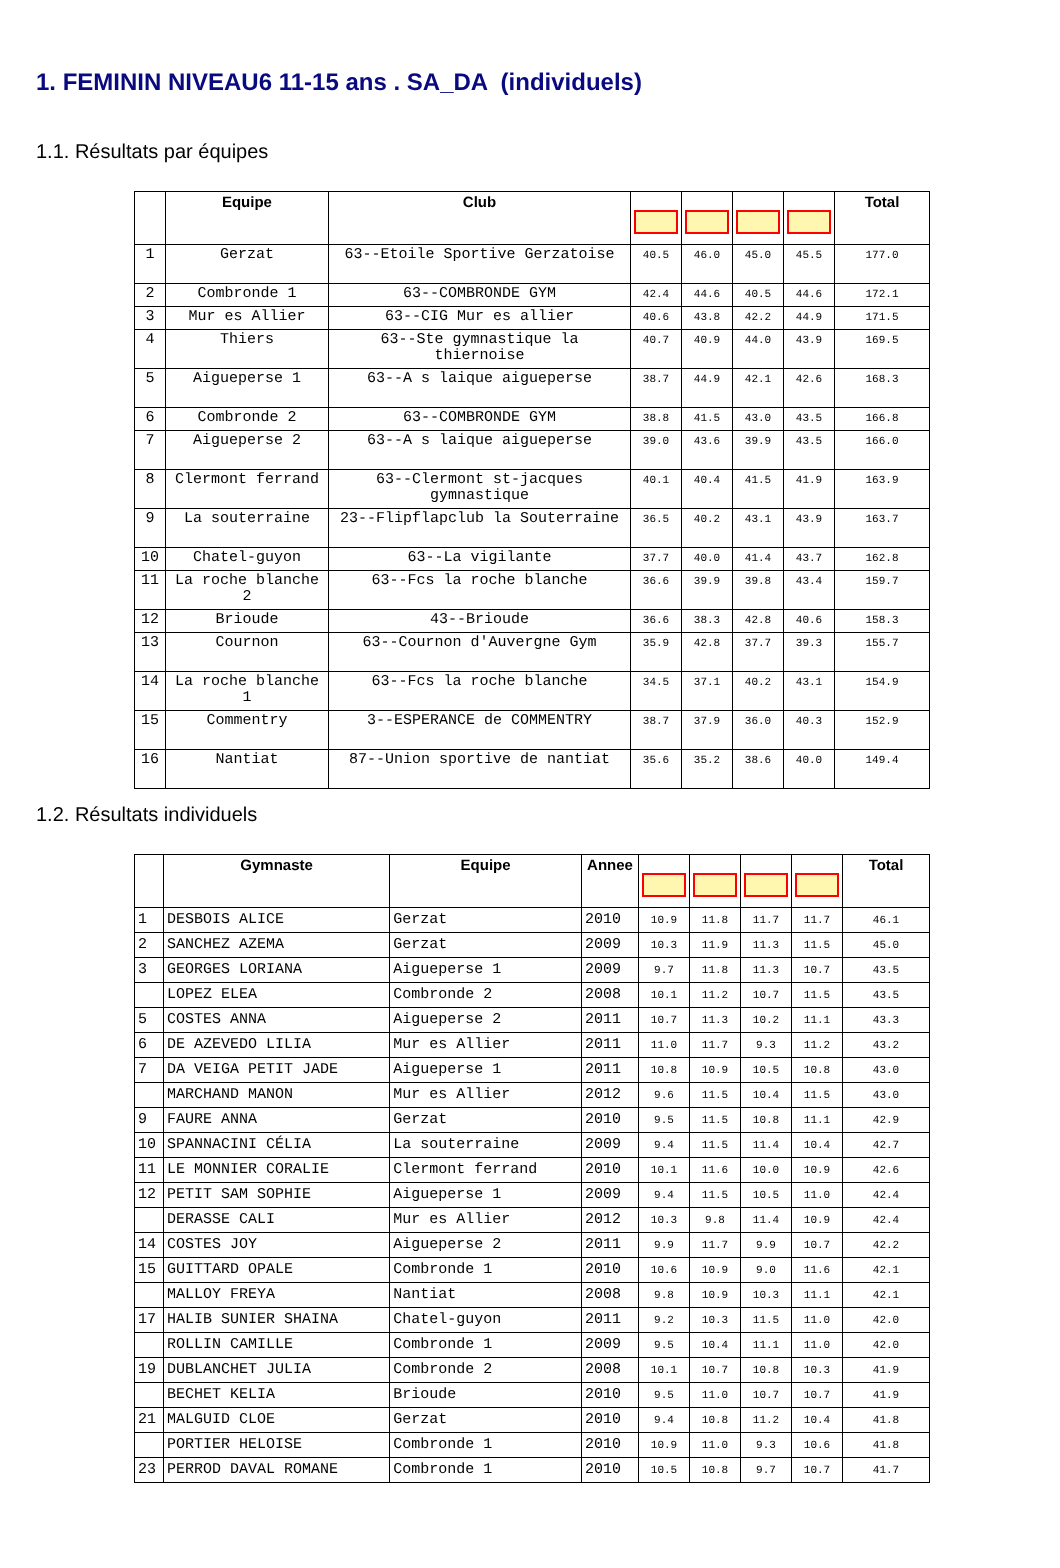1. FEMININ NIVEAU6 11-15 ans . SA_DA (individuels)
1.1. Résultats par équipes
| | Equipe | Club | | | | | Total |
| --- | --- | --- | --- | --- | --- | --- | --- |
| 1 | Gerzat | 63--Etoile Sportive Gerzatoise | 40.5 | 46.0 | 45.0 | 45.5 | 177.0 |
| 2 | Combronde 1 | 63--COMBRONDE GYM | 42.4 | 44.6 | 40.5 | 44.6 | 172.1 |
| 3 | Mur es Allier | 63--CIG Mur es allier | 40.6 | 43.8 | 42.2 | 44.9 | 171.5 |
| 4 | Thiers | 63--Ste gymnastique la thiernoise | 40.7 | 40.9 | 44.0 | 43.9 | 169.5 |
| 5 | Aigueperse 1 | 63--A s laique aigueperse | 38.7 | 44.9 | 42.1 | 42.6 | 168.3 |
| 6 | Combronde 2 | 63--COMBRONDE GYM | 38.8 | 41.5 | 43.0 | 43.5 | 166.8 |
| 7 | Aigueperse 2 | 63--A s laique aigueperse | 39.0 | 43.6 | 39.9 | 43.5 | 166.0 |
| 8 | Clermont ferrand | 63--Clermont st-jacques gymnastique | 40.1 | 40.4 | 41.5 | 41.9 | 163.9 |
| 9 | La souterraine | 23--Flipflapclub la Souterraine | 36.5 | 40.2 | 43.1 | 43.9 | 163.7 |
| 10 | Chatel-guyon | 63--La vigilante | 37.7 | 40.0 | 41.4 | 43.7 | 162.8 |
| 11 | La roche blanche 2 | 63--Fcs la roche blanche | 36.6 | 39.9 | 39.8 | 43.4 | 159.7 |
| 12 | Brioude | 43--Brioude | 36.6 | 38.3 | 42.8 | 40.6 | 158.3 |
| 13 | Cournon | 63--Cournon d'Auvergne Gym | 35.9 | 42.8 | 37.7 | 39.3 | 155.7 |
| 14 | La roche blanche 1 | 63--Fcs la roche blanche | 34.5 | 37.1 | 40.2 | 43.1 | 154.9 |
| 15 | Commentry | 3--ESPERANCE de COMMENTRY | 38.7 | 37.9 | 36.0 | 40.3 | 152.9 |
| 16 | Nantiat | 87--Union sportive de nantiat | 35.6 | 35.2 | 38.6 | 40.0 | 149.4 |
1.2. Résultats individuels
| | Gymnaste | Equipe | Annee | | | | | Total |
| --- | --- | --- | --- | --- | --- | --- | --- | --- |
| 1 | DESBOIS ALICE | Gerzat | 2010 | 10.9 | 11.8 | 11.7 | 11.7 | 46.1 |
| 2 | SANCHEZ AZEMA | Gerzat | 2009 | 10.3 | 11.9 | 11.3 | 11.5 | 45.0 |
| 3 | GEORGES LORIANA | Aigueperse 1 | 2009 | 9.7 | 11.8 | 11.3 | 10.7 | 43.5 |
| | LOPEZ ELEA | Combronde 2 | 2008 | 10.1 | 11.2 | 10.7 | 11.5 | 43.5 |
| 5 | COSTES ANNA | Aigueperse 2 | 2011 | 10.7 | 11.3 | 10.2 | 11.1 | 43.3 |
| 6 | DE AZEVEDO LILIA | Mur es Allier | 2011 | 11.0 | 11.7 | 9.3 | 11.2 | 43.2 |
| 7 | DA VEIGA PETIT JADE | Aigueperse 1 | 2011 | 10.8 | 10.9 | 10.5 | 10.8 | 43.0 |
| | MARCHAND MANON | Mur es Allier | 2012 | 9.6 | 11.5 | 10.4 | 11.5 | 43.0 |
| 9 | FAURE ANNA | Gerzat | 2010 | 9.5 | 11.5 | 10.8 | 11.1 | 42.9 |
| 10 | SPANNACINI CÉLIA | La souterraine | 2009 | 9.4 | 11.5 | 11.4 | 10.4 | 42.7 |
| 11 | LE MONNIER CORALIE | Clermont ferrand | 2010 | 10.1 | 11.6 | 10.0 | 10.9 | 42.6 |
| 12 | PETIT SAM SOPHIE | Aigueperse 1 | 2009 | 9.4 | 11.5 | 10.5 | 11.0 | 42.4 |
| | DERASSE CALI | Mur es Allier | 2012 | 10.3 | 9.8 | 11.4 | 10.9 | 42.4 |
| 14 | COSTES JOY | Aigueperse 2 | 2011 | 9.9 | 11.7 | 9.9 | 10.7 | 42.2 |
| 15 | GUITTARD OPALE | Combronde 1 | 2010 | 10.6 | 10.9 | 9.0 | 11.6 | 42.1 |
| | MALLOY FREYA | Nantiat | 2008 | 9.8 | 10.9 | 10.3 | 11.1 | 42.1 |
| 17 | HALIB SUNIER SHAINA | Chatel-guyon | 2011 | 9.2 | 10.3 | 11.5 | 11.0 | 42.0 |
| | ROLLIN CAMILLE | Combronde 1 | 2009 | 9.5 | 10.4 | 11.1 | 11.0 | 42.0 |
| 19 | DUBLANCHET JULIA | Combronde 2 | 2008 | 10.1 | 10.7 | 10.8 | 10.3 | 41.9 |
| | BECHET KELIA | Brioude | 2010 | 9.5 | 11.0 | 10.7 | 10.7 | 41.9 |
| 21 | MALGUID CLOE | Gerzat | 2010 | 9.4 | 10.8 | 11.2 | 10.4 | 41.8 |
| | PORTIER HELOISE | Combronde 1 | 2010 | 10.9 | 11.0 | 9.3 | 10.6 | 41.8 |
| 23 | PERROD DAVAL ROMANE | Combronde 1 | 2010 | 10.5 | 10.8 | 9.7 | 10.7 | 41.7 |